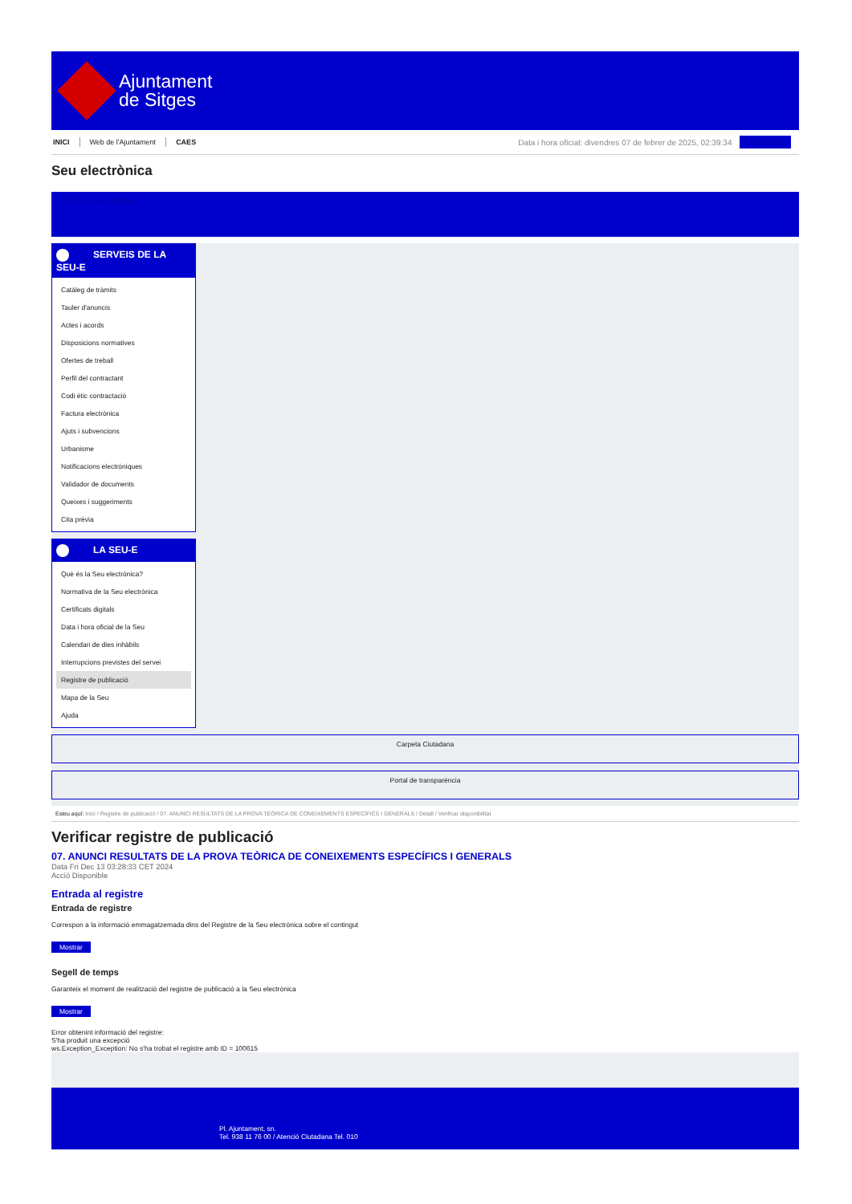Ajuntament
de Sitges
INICI Web de l'Ajuntament CAES Data i hora oficial: divendres 07 de febrer de 2025, 02:39:34 Sincronitzar
Seu electrònica
Obtenir còpia autèntica
SERVEIS DE LA SEU-E
Catàleg de tràmits
Tauler d'anuncis
Actes i acords
Disposicions normatives
Ofertes de treball
Perfil del contractant
Codi ètic contractació
Factura electrònica
Ajuts i subvencions
Urbanisme
Notificacions electròniques
Validador de documents
Queixes i suggeriments
Cita prèvia
LA SEU-E
Què és la Seu electrònica?
Normativa de la Seu electrònica
Certificats digitals
Data i hora oficial de la Seu
Calendari de dies inhàbils
Interrupcions previstes del servei
Registre de publicació
Mapa de la Seu
Ajuda
Carpeta Ciutadana
Portal de transparència
Esteu aquí: Inici / Registre de publicació / 07. ANUNCI RESULTATS DE LA PROVA TEÒRICA DE CONEIXEMENTS ESPECÍFICS I GENERALS / Detall / Verificar disponibilitat
Verificar registre de publicació
07. ANUNCI RESULTATS DE LA PROVA TEÒRICA DE CONEIXEMENTS ESPECÍFICS I GENERALS
Data Fri Dec 13 03:28:33 CET 2024
Acció Disponible
Entrada al registre
Entrada de registre
Correspon a la informació emmagatzemada dins del Registre de la Seu electrònica sobre el contingut
Mostrar
Segell de temps
Garanteix el moment de realització del registre de publicació a la Seu electrònica
Mostrar
Error obtenint informació del registre:
S'ha produit una excepció
ws.Exception_Exception: No s'ha trobat el registre amb ID = 100615
Pl. Ajuntament, sn.
Tel. 938 11 76 00 / Atenció Ciutadana Tel. 010